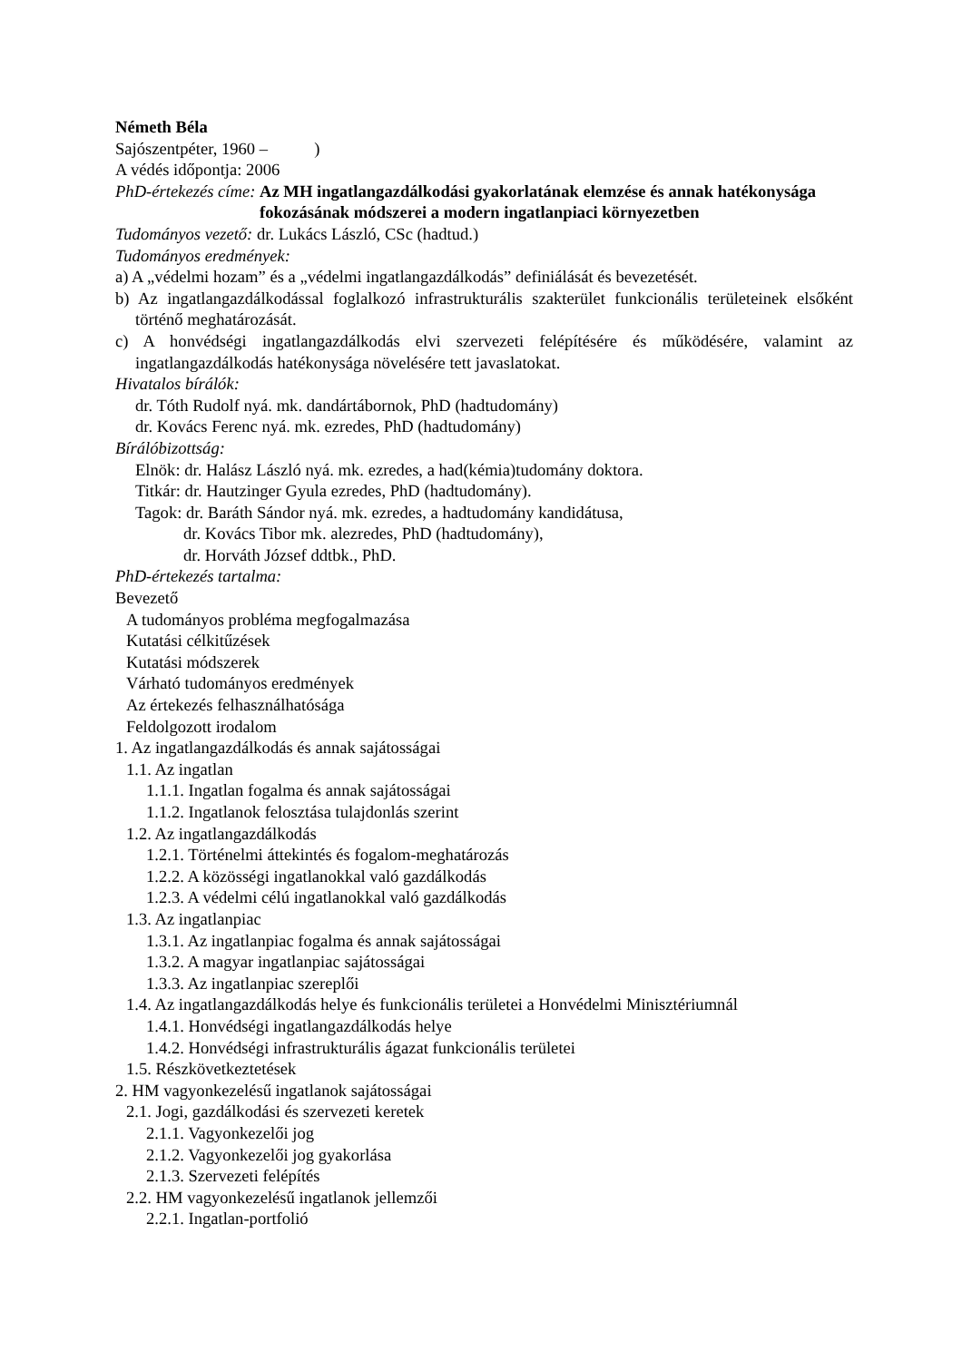Németh Béla
Sajószentpéter, 1960 – )
A védés időpontja: 2006
PhD-értekezés címe: Az MH ingatlangazdálkodási gyakorlatának elemzése és annak hatékonysága fokozásának módszerei a modern ingatlanpiaci környezetben
Tudományos vezető: dr. Lukács László, CSc (hadtud.)
Tudományos eredmények:
a) A „védelmi hozam” és a „védelmi ingatlangazdálkodás” definiálását és bevezetését.
b) Az ingatlangazdálkodással foglalkozó infrastrukturális szakterület funkcionális területeinek elsőként történő meghatározását.
c) A honvédségi ingatlangazdálkodás elvi szervezeti felépítésére és működésére, valamint az ingatlangazdálkodás hatékonysága növelésére tett javaslatokat.
Hivatalos bírálók:
dr. Tóth Rudolf nyá. mk. dandártábornok, PhD (hadtudomány)
dr. Kovács Ferenc nyá. mk. ezredes, PhD (hadtudomány)
Bírálóbizottság:
Elnök: dr. Halász László nyá. mk. ezredes, a had(kémia)tudomány doktora.
Titkár: dr. Hautzinger Gyula ezredes, PhD (hadtudomány).
Tagok: dr. Baráth Sándor nyá. mk. ezredes, a hadtudomány kandidátusa,
dr. Kovács Tibor mk. alezredes, PhD (hadtudomány),
dr. Horváth József ddtbk., PhD.
PhD-értekezés tartalma:
Bevezető
A tudományos probléma megfogalmazása
Kutatási célkitűzések
Kutatási módszerek
Várható tudományos eredmények
Az értekezés felhasználhatósága
Feldolgozott irodalom
1. Az ingatlangazdálkodás és annak sajátosságai
1.1. Az ingatlan
1.1.1. Ingatlan fogalma és annak sajátosságai
1.1.2. Ingatlanok felosztása tulajdonlás szerint
1.2. Az ingatlangazdálkodás
1.2.1. Történelmi áttekintés és fogalom-meghatározás
1.2.2. A közösségi ingatlanokkal való gazdálkodás
1.2.3. A védelmi célú ingatlanokkal való gazdálkodás
1.3. Az ingatlanpiac
1.3.1. Az ingatlanpiac fogalma és annak sajátosságai
1.3.2. A magyar ingatlanpiac sajátosságai
1.3.3. Az ingatlanpiac szereplői
1.4. Az ingatlangazdálkodás helye és funkcionális területei a Honvédelmi Minisztériumnál
1.4.1. Honvédségi ingatlangazdálkodás helye
1.4.2. Honvédségi infrastrukturális ágazat funkcionális területei
1.5. Részkövetkeztetések
2. HM vagyonkezelésű ingatlanok sajátosságai
2.1. Jogi, gazdálkodási és szervezeti keretek
2.1.1. Vagyonkezelői jog
2.1.2. Vagyonkezelői jog gyakorlása
2.1.3. Szervezeti felépítés
2.2. HM vagyonkezelésű ingatlanok jellemzői
2.2.1. Ingatlan-portfolió